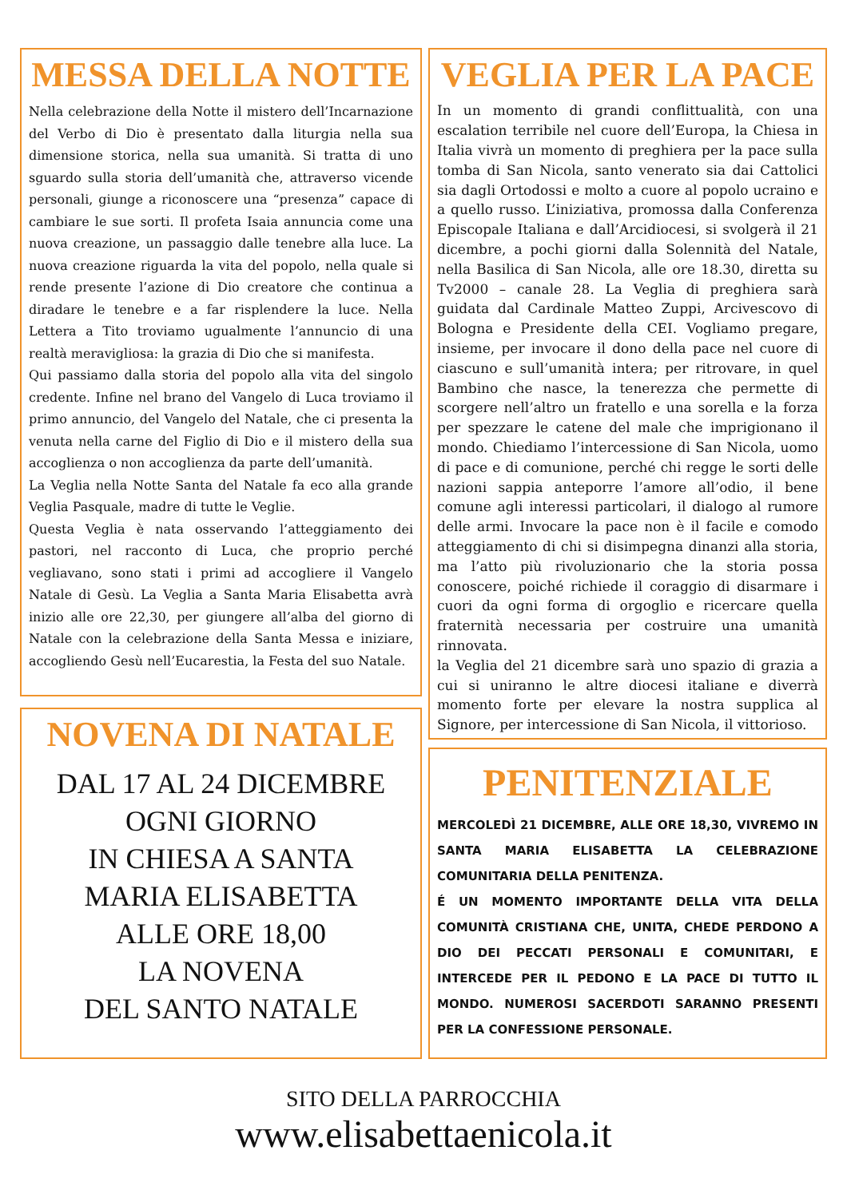MESSA DELLA NOTTE
Nella celebrazione della Notte il mistero dell’Incarnazione del Verbo di Dio è presentato dalla liturgia nella sua dimensione storica, nella sua umanità. Si tratta di uno sguardo sulla storia dell’umanità che, attraverso vicende personali, giunge a riconoscere una “presenza” capace di cambiare le sue sorti. Il profeta Isaia annuncia come una nuova creazione, un passaggio dalle tenebre alla luce. La nuova creazione riguarda la vita del popolo, nella quale si rende presente l’azione di Dio creatore che continua a diradare le tenebre e a far risplendere la luce. Nella Lettera a Tito troviamo ugualmente l’annuncio di una realtà meravigliosa: la grazia di Dio che si manifesta.
Qui passiamo dalla storia del popolo alla vita del singolo credente. Infine nel brano del Vangelo di Luca troviamo il primo annuncio, del Vangelo del Natale, che ci presenta la venuta nella carne del Figlio di Dio e il mistero della sua accoglienza o non accoglienza da parte dell’umanità.
La Veglia nella Notte Santa del Natale fa eco alla grande Veglia Pasquale, madre di tutte le Veglie.
Questa Veglia è nata osservando l’atteggiamento dei pastori, nel racconto di Luca, che proprio perché vegliavano, sono stati i primi ad accogliere il Vangelo Natale di Gesù. La Veglia a Santa Maria Elisabetta avrà inizio alle ore 22,30, per giungere all’alba del giorno di Natale con la celebrazione della Santa Messa e iniziare, accogliendo Gesù nell’Eucarestia, la Festa del suo Natale.
NOVENA DI NATALE
DAL 17 AL 24 DICEMBRE
OGNI GIORNO
IN CHIESA A SANTA
MARIA ELISABETTA
ALLE ORE 18,00
LA NOVENA
DEL SANTO NATALE
VEGLIA PER LA PACE
In un momento di grandi conflittualità, con una escalation terribile nel cuore dell’Europa, la Chiesa in Italia vivrà un momento di preghiera per la pace sulla tomba di San Nicola, santo venerato sia dai Cattolici sia dagli Ortodossi e molto a cuore al popolo ucraino e a quello russo. L’iniziativa, promossa dalla Conferenza Episcopale Italiana e dall’Arcidiocesi, si svolgerà il 21 dicembre, a pochi giorni dalla Solennità del Natale, nella Basilica di San Nicola, alle ore 18.30, diretta su Tv2000 – canale 28. La Veglia di preghiera sarà guidata dal Cardinale Matteo Zuppi, Arcivescovo di Bologna e Presidente della CEI. Vogliamo pregare, insieme, per invocare il dono della pace nel cuore di ciascuno e sull’umanità intera; per ritrovare, in quel Bambino che nasce, la tenerezza che permette di scorgere nell’altro un fratello e una sorella e la forza per spezzare le catene del male che imprigionano il mondo. Chiediamo l’intercessione di San Nicola, uomo di pace e di comunione, perché chi regge le sorti delle nazioni sappia anteporre l’amore all’odio, il bene comune agli interessi particolari, il dialogo al rumore delle armi. Invocare la pace non è il facile e comodo atteggiamento di chi si disimpegna dinanzi alla storia, ma l’atto più rivoluzionario che la storia possa conoscere, poiché richiede il coraggio di disarmare i cuori da ogni forma di orgoglio e ricercare quella fraternità necessaria per costruire una umanità rinnovata.
la Veglia del 21 dicembre sarà uno spazio di grazia a cui si uniranno le altre diocesi italiane e diverrà momento forte per elevare la nostra supplica al Signore, per intercessione di San Nicola, il vittorioso.
PENITENZIALE
MERCOLEDÌ 21 DICEMBRE, ALLE ORE 18,30, VIVREMO IN SANTA MARIA ELISABETTA LA CELEBRAZIONE COMUNITARIA DELLA PENITENZA.
É UN MOMENTO IMPORTANTE DELLA VITA DELLA COMUNITÀ CRISTIANA CHE, UNITA, CHEDE PERDONO A DIO DEI PECCATI PERSONALI E COMUNITARI, E INTERCEDE PER IL PEDONO E LA PACE DI TUTTO IL MONDO. NUMEROSI SACERDOTI SARANNO PRESENTI PER LA CONFESSIONE PERSONALE.
SITO DELLA PARROCCHIA
www.elisabettaenicola.it